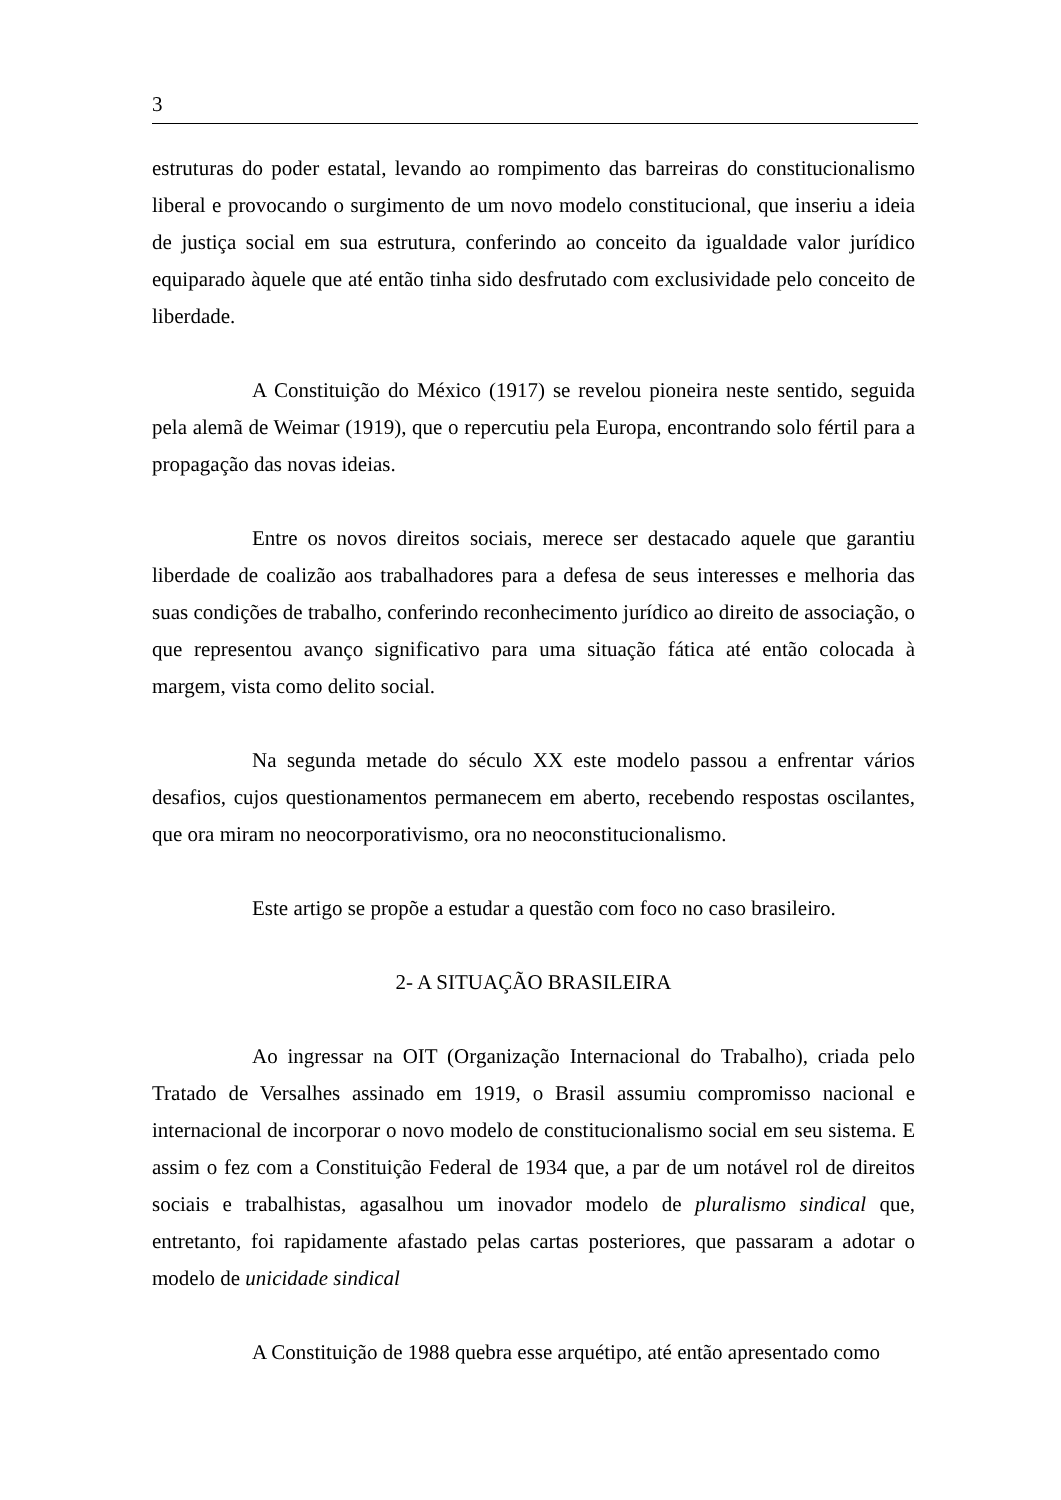3
estruturas do poder estatal, levando ao rompimento das barreiras do constitucionalismo liberal e provocando o surgimento de um novo modelo constitucional, que inseriu a ideia de justiça social em sua estrutura, conferindo ao conceito da igualdade valor jurídico equiparado àquele que até então tinha sido desfrutado com exclusividade pelo conceito de liberdade.
A Constituição do México (1917) se revelou pioneira neste sentido, seguida pela alemã de Weimar (1919), que o repercutiu pela Europa, encontrando solo fértil para a propagação das novas ideias.
Entre os novos direitos sociais, merece ser destacado aquele que garantiu liberdade de coalizão aos trabalhadores para a defesa de seus interesses e melhoria das suas condições de trabalho, conferindo reconhecimento jurídico ao direito de associação, o que representou avanço significativo para uma situação fática até então colocada à margem, vista como delito social.
Na segunda metade do século XX este modelo passou a enfrentar vários desafios, cujos questionamentos permanecem em aberto, recebendo respostas oscilantes, que ora miram no neocorporativismo, ora no neoconstitucionalismo.
Este artigo se propõe a estudar a questão com foco no caso brasileiro.
2- A SITUAÇÃO BRASILEIRA
Ao ingressar na OIT (Organização Internacional do Trabalho), criada pelo Tratado de Versalhes assinado em 1919, o Brasil assumiu compromisso nacional e internacional de incorporar o novo modelo de constitucionalismo social em seu sistema. E assim o fez com a Constituição Federal de 1934 que, a par de um notável rol de direitos sociais e trabalhistas, agasalhou um inovador modelo de pluralismo sindical que, entretanto, foi rapidamente afastado pelas cartas posteriores, que passaram a adotar o modelo de unicidade sindical
A Constituição de 1988 quebra esse arquétipo, até então apresentado como